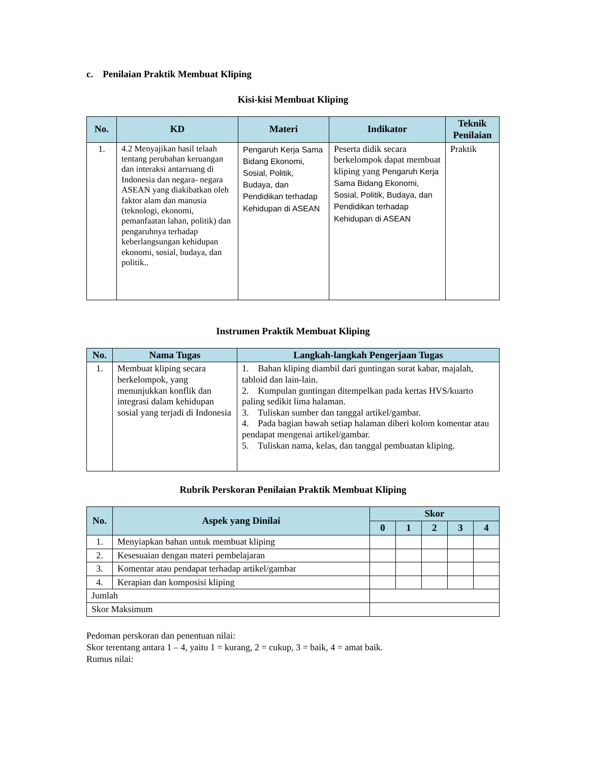c. Penilaian Praktik Membuat Kliping
Kisi-kisi Membuat Kliping
| No. | KD | Materi | Indikator | Teknik Penilaian |
| --- | --- | --- | --- | --- |
| 1. | 4.2 Menyajikan hasil telaah tentang perubahan keruangan dan interaksi antarruang di Indonesia dan negara- negara ASEAN yang diakibatkan oleh faktor alam dan manusia (teknologi, ekonomi, pemanfaatan lahan, politik) dan pengaruhnya terhadap keberlangsungan kehidupan ekonomi, sosial, budaya, dan politik.. | Pengaruh Kerja Sama Bidang Ekonomi, Sosial, Politik, Budaya, dan Pendidikan terhadap Kehidupan di ASEAN | Peserta didik secara berkelompok dapat membuat kliping yang Pengaruh Kerja Sama Bidang Ekonomi, Sosial, Politik, Budaya, dan Pendidikan terhadap Kehidupan di ASEAN | Praktik |
Instrumen Praktik Membuat Kliping
| No. | Nama Tugas | Langkah-langkah Pengerjaan Tugas |
| --- | --- | --- |
| 1. | Membuat kliping secara berkelompok, yang menunjukkan konflik dan integrasi dalam kehidupan sosial yang terjadi di Indonesia | 1. Bahan kliping diambil dari guntingan surat kabar, majalah, tabloid dan lain-lain. 2. Kumpulan guntingan ditempelkan pada kertas HVS/kuarto paling sedikit lima halaman. 3. Tuliskan sumber dan tanggal artikel/gambar. 4. Pada bagian bawah setiap halaman diberi kolom komentar atau pendapat mengenai artikel/gambar. 5. Tuliskan nama, kelas, dan tanggal pembuatan kliping. |
Rubrik Perskoran Penilaian Praktik Membuat Kliping
| No. | Aspek yang Dinilai | Skor | | | | |
| --- | --- | --- | --- | --- | --- | --- |
| | | 0 | 1 | 2 | 3 | 4 |
| 1. | Menyiapkan bahan untuk membuat kliping | | | | | |
| 2. | Kesesuaian dengan materi pembelajaran | | | | | |
| 3. | Komentar atau pendapat terhadap artikel/gambar | | | | | |
| 4. | Kerapian dan komposisi kliping | | | | | |
| Jumlah | | | | | | |
| Skor Maksimum | | | | | | |
Pedoman perskoran dan penentuan nilai:
Skor terentang antara 1 – 4, yaitu 1 = kurang, 2 = cukup, 3 = baik, 4 = amat baik.
Rumus nilai: